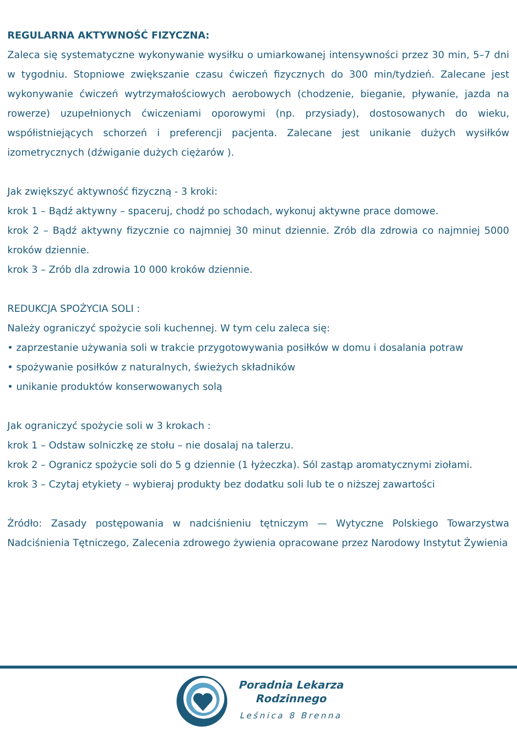REGULARNA AKTYWNOŚĆ FIZYCZNA:
Zaleca się systematyczne wykonywanie wysiłku o umiarkowanej intensywności przez 30 min, 5–7 dni w tygodniu. Stopniowe zwiększanie czasu ćwiczeń fizycznych do 300 min/tydzień. Zalecane jest wykonywanie ćwiczeń wytrzymałościowych aerobowych (chodzenie, bieganie, pływanie, jazda na rowerze) uzupełnionych ćwiczeniami oporowymi (np. przysiady), dostosowanych do wieku, współistniejących schorzeń i preferencji pacjenta. Zalecane jest unikanie dużych wysiłków izometrycznych (dźwiganie dużych ciężarów ).
Jak zwiększyć aktywność fizyczną - 3 kroki:
krok 1 – Bądź aktywny – spaceruj, chodź po schodach, wykonuj aktywne prace domowe.
krok 2 – Bądź aktywny fizycznie co najmniej 30 minut dziennie. Zrób dla zdrowia co najmniej 5000 kroków dziennie.
krok 3 – Zrób dla zdrowia 10 000 kroków dziennie.
REDUKCJA SPOŻYCIA SOLI :
Należy ograniczyć spożycie soli kuchennej. W tym celu zaleca się:
• zaprzestanie używania soli w trakcie przygotowywania posiłków w domu i dosalania potraw
• spożywanie posiłków z naturalnych, świeżych składników
• unikanie produktów konserwowanych solą
Jak ograniczyć spożycie soli w 3 krokach :
krok 1 – Odstaw solniczkę ze stołu – nie dosalaj na talerzu.
krok 2 – Ogranicz spożycie soli do 5 g dziennie (1 łyżeczka). Sól zastąp aromatycznymi ziołami.
krok 3 – Czytaj etykiety – wybieraj produkty bez dodatku soli lub te o niższej zawartości
Źródło: Zasady postępowania w nadciśnieniu tętniczym — Wytyczne Polskiego Towarzystwa Nadciśnienia Tętniczego, Zalecenia zdrowego żywienia opracowane przez Narodowy Instytut Żywienia
Poradnia Lekarza
Rodzinnego
Leśnica 8 Brenna